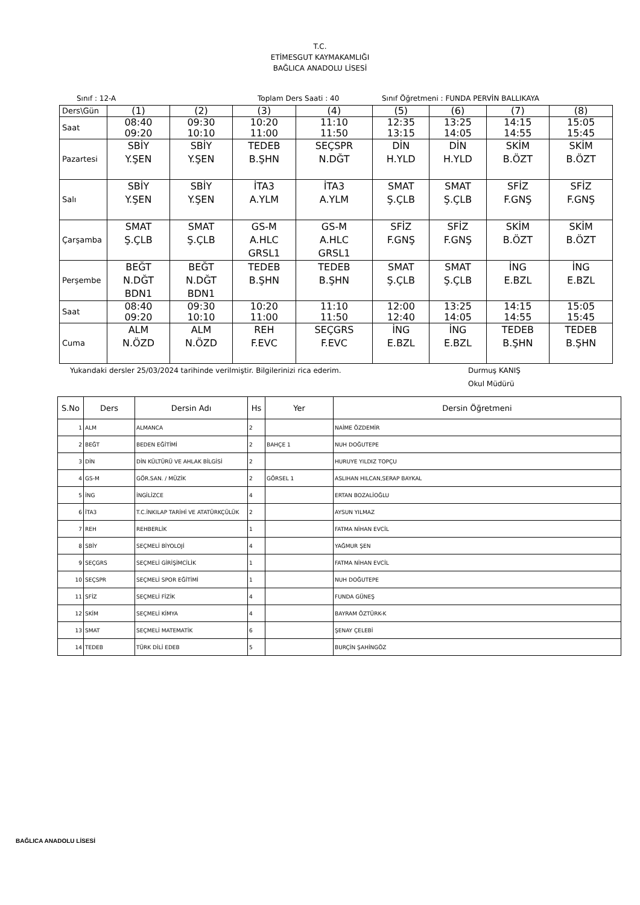T.C.
ETİMESGUT KAYMAKAMLIĞI
BAĞLICA ANADOLU LİSESİ
Sınıf : 12-A Toplam Ders Saati : 40 Sınıf Öğretmeni : FUNDA PERVİN BALLIKAYA
| Ders\Gün | (1) | (2) | (3) | (4) | (5) | (6) | (7) | (8) |
| Saat | 08:40 09:20 | 09:30 10:10 | 10:20 11:00 | 11:10 11:50 | 12:35 13:15 | 13:25 14:05 | 14:15 14:55 | 15:05 15:45 |
| Pazartesi | SBİY Y.ŞEN | SBİY Y.ŞEN | TEDEB B.ŞHN | SEÇSPR N.DĞT | DİN H.YLD | DİN H.YLD | SKİM B.ÖZT | SKİM B.ÖZT |
| Salı | SBİY Y.ŞEN | SBİY Y.ŞEN | İTA3 A.YLM | İTA3 A.YLM | SMAT Ş.ÇLB | SMAT Ş.ÇLB | SFİZ F.GNŞ | SFİZ F.GNŞ |
| Çarşamba | SMAT Ş.ÇLB | SMAT Ş.ÇLB | GS-M A.HLC GRSL1 | GS-M A.HLC GRSL1 | SFİZ F.GNŞ | SFİZ F.GNŞ | SKİM B.ÖZT | SKİM B.ÖZT |
| Perşembe | BEĞT N.DĞT BDN1 | BEĞT N.DĞT BDN1 | TEDEB B.ŞHN | TEDEB B.ŞHN | SMAT Ş.ÇLB | SMAT Ş.ÇLB | İNG E.BZL | İNG E.BZL |
| Saat | 08:40 09:20 | 09:30 10:10 | 10:20 11:00 | 11:10 11:50 | 12:00 12:40 | 13:25 14:05 | 14:15 14:55 | 15:05 15:45 |
| Cuma | ALM N.ÖZD | ALM N.ÖZD | REH F.EVC | SEÇGRS F.EVC | İNG E.BZL | İNG E.BZL | TEDEB B.ŞHN | TEDEB B.ŞHN |
Yukarıdaki dersler 25/03/2024 tarihinde verilmiştir. Bilgilerinizi rica ederim. Durmuş KANIŞ
Okul Müdürü
| S.No | Ders | Dersin Adı | Hs | Yer | Dersin Öğretmeni |
| --- | --- | --- | --- | --- | --- |
| 1 | ALM | ALMANCA | 2 | | NAİME ÖZDEMİR |
| 2 | BEĞT | BEDEN EĞİTİMİ | 2 | BAHÇE 1 | NUH DOĞUTEPE |
| 3 | DİN | DİN KÜLTÜRÜ VE AHLAK BİLGİSİ | 2 | | HURUYE YILDIZ TOPÇU |
| 4 | GS-M | GÖR.SAN. / MÜZİK | 2 | GÖRSEL 1 | ASLIHAN HILCAN,SERAP BAYKAL |
| 5 | İNG | İNGİLİZCE | 4 | | ERTAN BOZALİOĞLU |
| 6 | İTA3 | T.C.İNKILAP TARİHİ VE ATATÜRKÇÜLÜK | 2 | | AYSUN YILMAZ |
| 7 | REH | REHBERLİK | 1 | | FATMA NİHAN EVCİL |
| 8 | SBİY | SEÇMELİ BİYOLOJİ | 4 | | YAĞMUR ŞEN |
| 9 | SEÇGRS | SEÇMELİ GİRİŞİMCİLİK | 1 | | FATMA NİHAN EVCİL |
| 10 | SEÇSPR | SEÇMELİ SPOR EĞİTİMİ | 1 | | NUH DOĞUTEPE |
| 11 | SFİZ | SEÇMELİ FİZİK | 4 | | FUNDA GÜNEŞ |
| 12 | SKİM | SEÇMELİ KİMYA | 4 | | BAYRAM ÖZTÜRK-K |
| 13 | SMAT | SEÇMELİ MATEMATİK | 6 | | ŞENAY ÇELEBİ |
| 14 | TEDEB | TÜRK DİLİ EDEB | 5 | | BURÇİN ŞAHİNGÖZ |
BAĞLICA ANADOLU LİSESİ